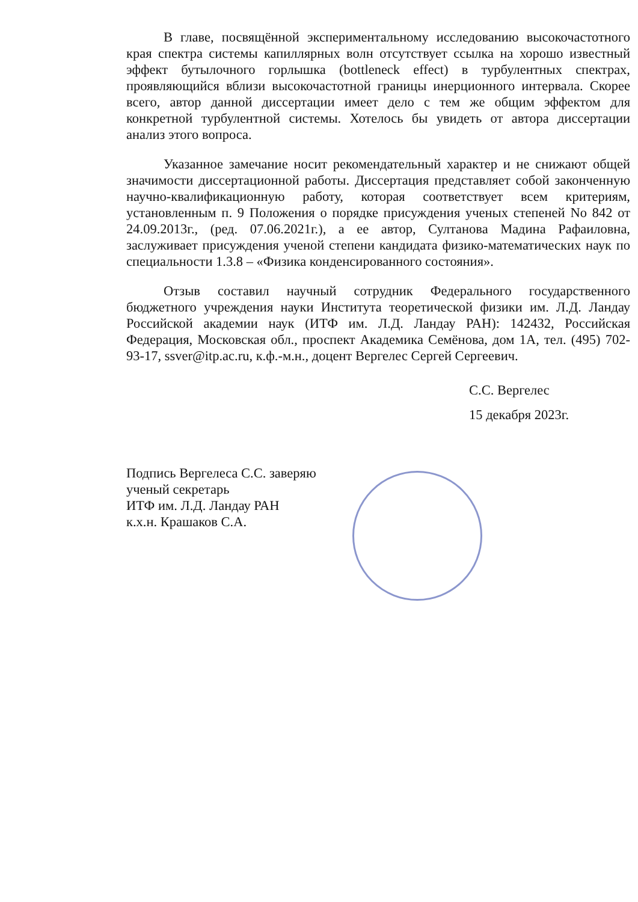В главе, посвящённой экспериментальному исследованию высокочастотного края спектра системы капиллярных волн отсутствует ссылка на хорошо известный эффект бутылочного горлышка (bottleneck effect) в турбулентных спектрах, проявляющийся вблизи высокочастотной границы инерционного интервала. Скорее всего, автор данной диссертации имеет дело с тем же общим эффектом для конкретной турбулентной системы. Хотелось бы увидеть от автора диссертации анализ этого вопроса.
Указанное замечание носит рекомендательный характер и не снижают общей значимости диссертационной работы. Диссертация представляет собой законченную научно-квалификационную работу, которая соответствует всем критериям, установленным п. 9 Положения о порядке присуждения ученых степеней No 842 от 24.09.2013г., (ред. 07.06.2021г.), а ее автор, Султанова Мадина Рафаиловна, заслуживает присуждения ученой степени кандидата физико-математических наук по специальности 1.3.8 – «Физика конденсированного состояния».
Отзыв составил научный сотрудник Федерального государственного бюджетного учреждения науки Института теоретической физики им. Л.Д. Ландау Российской академии наук (ИТФ им. Л.Д. Ландау РАН): 142432, Российская Федерация, Московская обл., проспект Академика Семёнова, дом 1А, тел. (495) 702-93-17, ssver@itp.ac.ru, к.ф.-м.н., доцент Вергелес Сергей Сергеевич.
С.С. Вергелес
15 декабря 2023г.
Подпись Вергелеса С.С. заверяю
ученый секретарь
ИТФ им. Л.Д. Ландау РАН
к.х.н. Крашаков С.А.